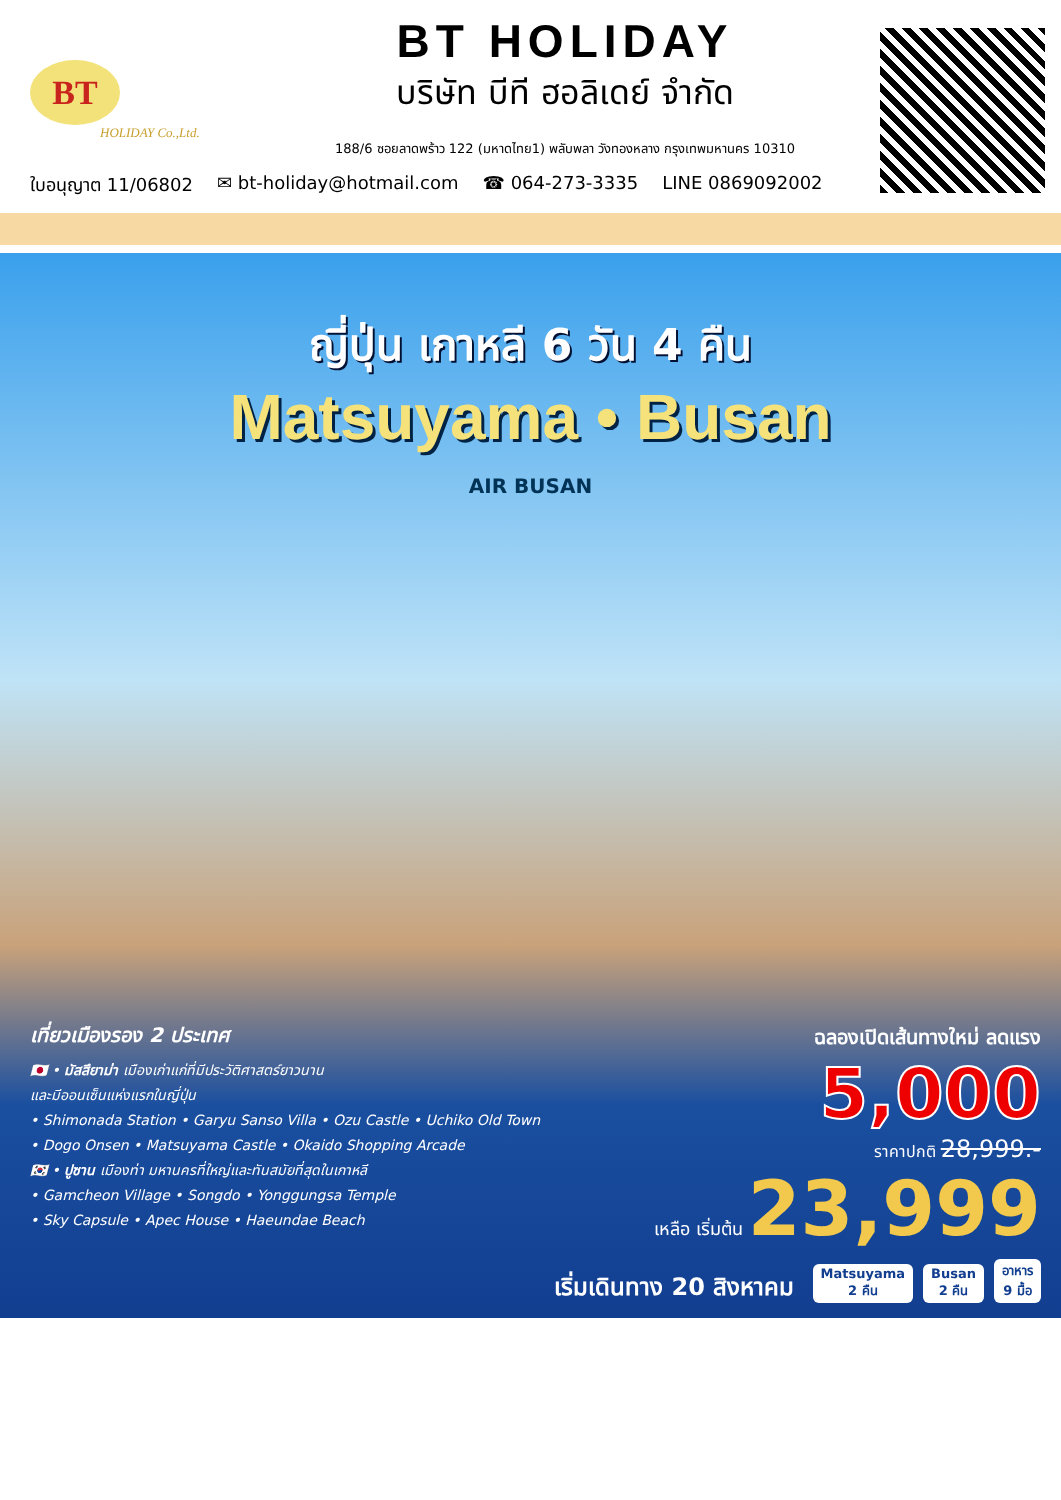BT
HOLIDAY Co.,Ltd.
BT HOLIDAY
บริษัท บีที ฮอลิเดย์ จำกัด
188/6 ซอยลาดพร้าว 122 (มหาดไทย1) พลับพลา วังทองหลาง กรุงเทพมหานคร 10310
ใบอนุญาต 11/06802 ✉ bt-holiday@hotmail.com ☎ 064-273-3335 LINE 0869092002
ญี่ปุ่น เกาหลี 6 วัน 4 คืน
Matsuyama • Busan
AIR BUSAN
เที่ยวเมืองรอง 2 ประเทศ
🇯🇵 • มัสสึยาม่า เมืองเก่าแก่ที่มีประวัติศาสตร์ยาวนาน
และมีออนเซ็นแห่งแรกในญี่ปุ่น
• Shimonada Station • Garyu Sanso Villa • Ozu Castle • Uchiko Old Town
• Dogo Onsen • Matsuyama Castle • Okaido Shopping Arcade
🇰🇷 • ปูซาน เมืองท่า มหานครที่ใหญ่และทันสมัยที่สุดในเกาหลี
• Gamcheon Village • Songdo • Yonggungsa Temple
• Sky Capsule • Apec House • Haeundae Beach
ฉลองเปิดเส้นทางใหม่ ลดแรง
5,000
ราคาปกติ 28,999.-
เหลือ เริ่มต้น 23,999
เริ่มเดินทาง 20 สิงหาคม Matsuyama
2 คืน Busan
2 คืน อาหาร
9 มื้อ